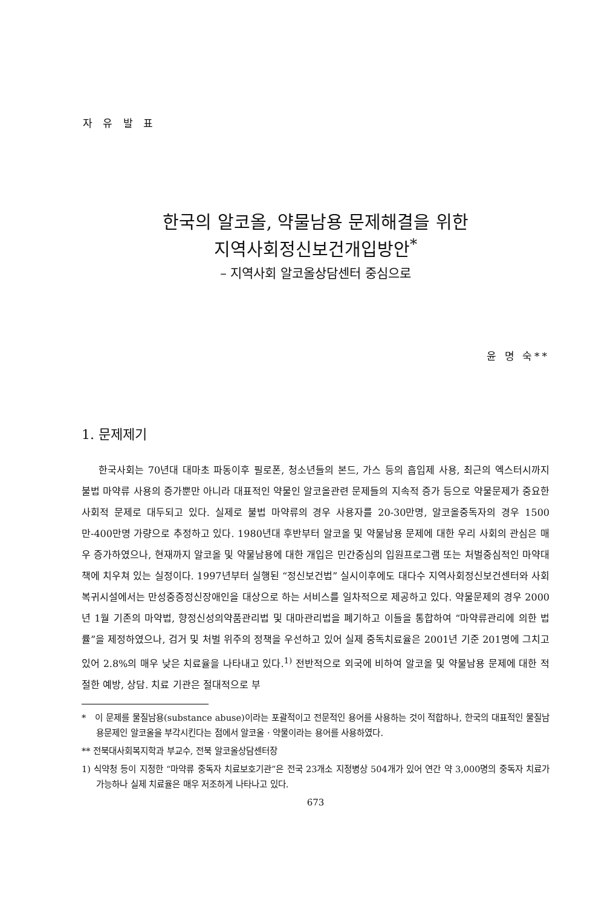자 유 발 표
한국의 알코올, 약물남용 문제해결을 위한
지역사회정신보건개입방안<sup>*</sup>
– 지역사회 알코올상담센터 중심으로
윤 명 숙**
1. 문제제기
한국사회는 70년대 대마초 파동이후 필로폰, 청소년들의 본드, 가스 등의 흡입제 사용, 최근의 엑스터시까지 불법 마약류 사용의 증가뿐만 아니라 대표적인 약물인 알코올관련 문제들의 지속적 증가 등으로 약물문제가 중요한 사회적 문제로 대두되고 있다. 실제로 불법 마약류의 경우 사용자를 20-30만명, 알코올중독자의 경우 1500만-400만명 가량으로 추정하고 있다. 1980년대 후반부터 알코올 및 약물남용 문제에 대한 우리 사회의 관심은 매우 증가하였으나, 현재까지 알코올 및 약물남용에 대한 개입은 민간중심의 입원프로그램 또는 처벌중심적인 마약대책에 치우쳐 있는 실정이다. 1997년부터 실행된 “정신보건법” 실시이후에도 대다수 지역사회정신보건센터와 사회복귀시설에서는 만성중증정신장애인을 대상으로 하는 서비스를 일차적으로 제공하고 있다. 약물문제의 경우 2000년 1월 기존의 마약법, 향정신성의약품관리법 및 대마관리법을 폐기하고 이들을 통합하여 “마약류관리에 의한 법률”을 제정하였으나, 검거 및 처벌 위주의 정책을 우선하고 있어 실제 중독치료율은 2001년 기준 201명에 그치고 있어 2.8%의 매우 낮은 치료율을 나타내고 있다.<sup>1)</sup> 전반적으로 외국에 비하여 알코올 및 약물남용 문제에 대한 적절한 예방, 상담. 치료 기관은 절대적으로 부
* 이 문제를 물질남용(substance abuse)이라는 포괄적이고 전문적인 용어를 사용하는 것이 적합하나, 한국의 대표적인 물질남용문제인 알코올을 부각시킨다는 점에서 알코올 · 약물이라는 용어를 사용하였다.
** 전북대사회복지학과 부교수, 전북 알코올상담센터장
1) 식약청 등이 지정한 “마약류 중독자 치료보호기관”은 전국 23개소 지정병상 504개가 있어 연간 약 3,000명의 중독자 치료가 가능하나 실제 치료율은 매우 저조하게 나타나고 있다.
673